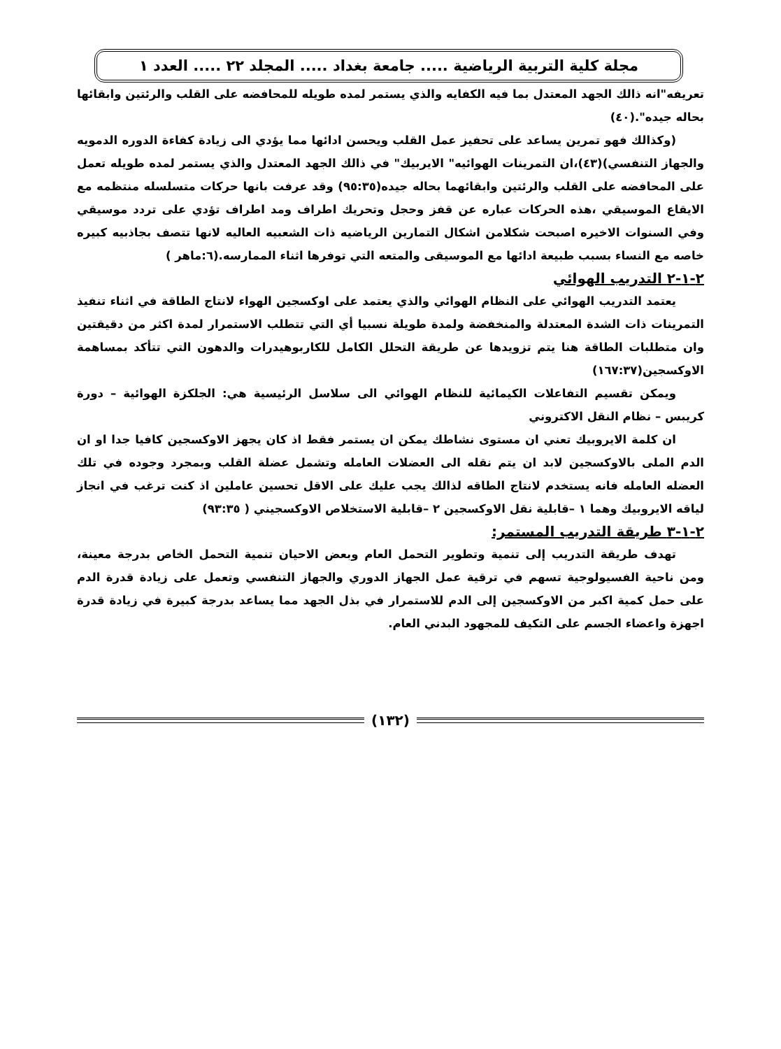مجلة كلية التربية الرياضية ..... جامعة بغداد ..... المجلد ٢٢ ..... العدد ١
تعريفه"انه ذالك الجهد المعتدل بما فيه الكفايه والذي يستمر لمده طويله للمحافضه على القلب والرئتين وابقائها بحاله جيده".(٤٠)
(وكذالك فهو تمرين يساعد على تحفيز عمل القلب ويحسن ادائها مما يؤدي الى زيادة كفاءة الدوره الدمويه والجهاز التنفسي)(٤٣)،ان التمرينات الهوائيه" الايربيك" في ذالك الجهد المعتدل والذي يستمر لمده طويله تعمل على المحافضه على القلب والرئتين وابقائهما بحاله جيده(٩٥:٣٥) وقد عرفت بانها حركات متسلسله منتظمه مع الايقاع الموسيقي ،هذه الحركات عباره عن قفز وحجل وتحريك اطراف ومد اطراف تؤدي على تردد موسيقي وفي السنوات الاخيره اصبحت شكلامن اشكال التمارين الرياضيه ذات الشعبيه العاليه لانها تتصف بجاذبيه كبيره خاصه مع النساء بسبب طبيعة ادائها مع الموسيقى والمتعه التي توفرها اثناء الممارسه.(٦:ماهر )
٢-١-٢ التدريب الهوائي
يعتمد التدريب الهوائي على النظام الهوائي والذي يعتمد على اوكسجين الهواء لانتاج الطاقة في اثناء تنفيذ التمرينات ذات الشدة المعتدلة والمنخفضة ولمدة طويلة نسبيا أي التي تتطلب الاستمرار لمدة اكثر من دقيقتين وان متطلبات الطاقة هنا يتم تزويدها عن طريقة التحلل الكامل للكاربوهيدرات والدهون التي تتأكد بمساهمة الاوكسجين(١٦٧:٣٧)
ويمكن تقسيم التفاعلات الكيمائية للنظام الهوائي الى سلاسل الرئيسية هي: الجلكزة الهوائية – دورة كريبس – نظام النقل الاكتروني
ان كلمة الايروبيك تعني ان مستوى نشاطك يمكن ان يستمر فقط اذ كان يجهز الاوكسجين كافيا جدا او ان الدم الملى بالاوكسجين لابد ان يتم نقله الى العضلات العامله وتشمل عضلة القلب وبمجرد وجوده في تلك العضله العامله فانه يستخدم لانتاج الطاقه لذالك يجب عليك على الاقل تحسين عاملين اذ كنت ترغب في انجاز لياقه الايروبيك وهما ١ –قابلية نقل الاوكسجين ٢ –قابلية الاستخلاص الاوكسجيني ( ٩٣:٣٥)
٢-١-٣ طريقة التدريب المستمر:
تهدف طريقة التدريب إلى تنمية وتطوير التحمل العام وبعض الاحيان تنمية التحمل الخاص بدرجة معينة، ومن ناحية الفسيولوجية تسهم في ترقية عمل الجهاز الدوري والجهاز التنفسي وتعمل على زيادة قدرة الدم على حمل كمية اكبر من الاوكسجين إلى الدم للاستمرار في بذل الجهد مما يساعد بدرجة كبيرة في زيادة قدرة اجهزة واعضاء الجسم على التكيف للمجهود البدني العام.
(١٣٢)